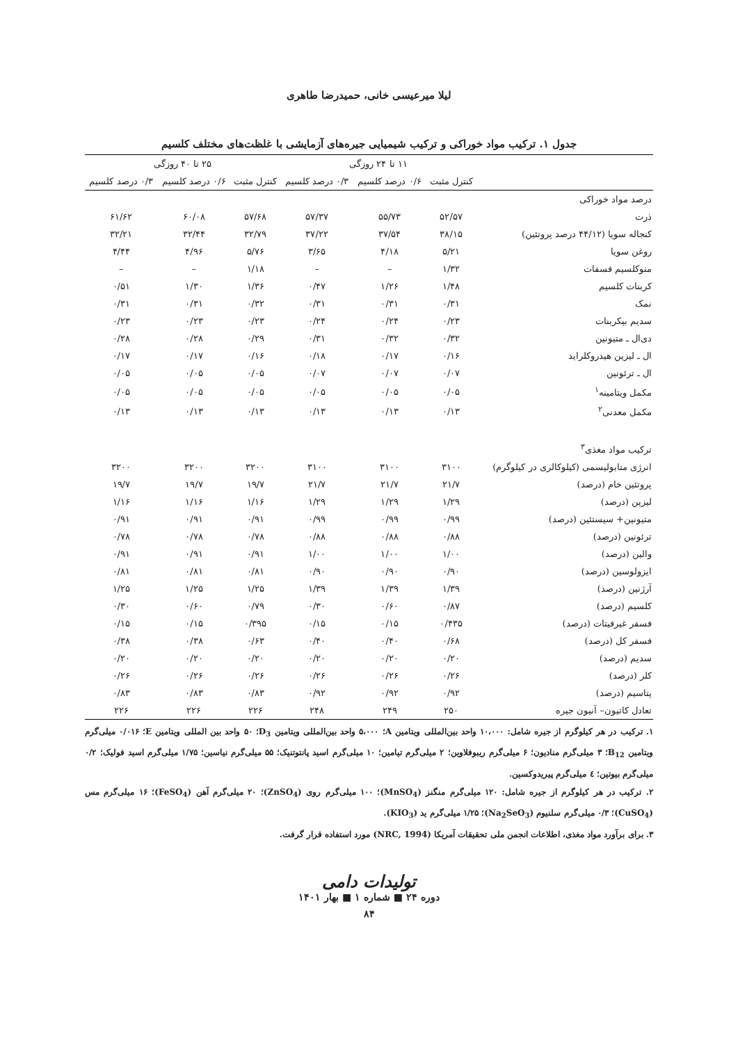لیلا میرعیسی خانی، حمیدرضا طاهری
جدول ۱. ترکیب مواد خوراکی و ترکیب شیمیایی جیره‌های آزمایشی با غلظت‌های مختلف کلسیم
| | ۱۱ تا ۲۴ روزگی | | | ۲۵ تا ۴۰ روزگی | | |
| --- | --- | --- | --- | --- | --- | --- |
| | کنترل مثبت | ۰/۶ درصد کلسیم | ۰/۳ درصد کلسیم | کنترل مثبت | ۰/۶ درصد کلسیم | ۰/۳ درصد کلسیم |
| درصد مواد خوراکی | | | | | | |
| ذرت | ۵۲/۵۷ | ۵۵/۷۳ | ۵۷/۳۷ | ۵۷/۶۸ | ۶۰/۰۸ | ۶۱/۶۲ |
| کنجاله سویا (۴۴/۱۲ درصد پروتئین) | ۳۸/۱۵ | ۳۷/۵۴ | ۳۷/۲۲ | ۳۲/۷۹ | ۳۲/۴۴ | ۳۲/۲۱ |
| روغن سویا | ۵/۲۱ | ۴/۱۸ | ۳/۶۵ | ۵/۷۶ | ۴/۹۶ | ۴/۴۴ |
| منوکلسیم فسفات | ۱/۳۲ | – | – | ۱/۱۸ | – | – |
| کربنات کلسیم | ۱/۴۸ | ۱/۲۶ | ۰/۴۷ | ۱/۳۶ | ۱/۳۰ | ۰/۵۱ |
| نمک | ۰/۳۱ | ۰/۳۱ | ۰/۳۱ | ۰/۳۲ | ۰/۳۱ | ۰/۳۱ |
| سدیم بیکربنات | ۰/۲۳ | ۰/۲۴ | ۰/۲۴ | ۰/۲۳ | ۰/۲۳ | ۰/۲۳ |
| دی‌ال ـ متیونین | ۰/۳۲ | ۰/۳۲ | ۰/۳۱ | ۰/۲۹ | ۰/۲۸ | ۰/۲۸ |
| ال ـ لیزین هیدروکلراید | ۰/۱۶ | ۰/۱۷ | ۰/۱۸ | ۰/۱۶ | ۰/۱۷ | ۰/۱۷ |
| ال ـ ترئونین | ۰/۰۷ | ۰/۰۷ | ۰/۰۷ | ۰/۰۵ | ۰/۰۵ | ۰/۰۵ |
| مکمل ویتامینه<sup>۱</sup> | ۰/۰۵ | ۰/۰۵ | ۰/۰۵ | ۰/۰۵ | ۰/۰۵ | ۰/۰۵ |
| مکمل معدنی<sup>۲</sup> | ۰/۱۳ | ۰/۱۳ | ۰/۱۳ | ۰/۱۳ | ۰/۱۳ | ۰/۱۳ |
| ترکیب مواد مغذی<sup>۳</sup> | | | | | | |
| انرژی متابولیسمی (کیلوکالری در کیلوگرم) | ۳۱۰۰ | ۳۱۰۰ | ۳۱۰۰ | ۳۲۰۰ | ۳۲۰۰ | ۳۲۰۰ |
| پروتئین خام (درصد) | ۲۱/۷ | ۲۱/۷ | ۲۱/۷ | ۱۹/۷ | ۱۹/۷ | ۱۹/۷ |
| لیزین (درصد) | ۱/۲۹ | ۱/۲۹ | ۱/۲۹ | ۱/۱۶ | ۱/۱۶ | ۱/۱۶ |
| متیونین+ سیستئین (درصد) | ۰/۹۹ | ۰/۹۹ | ۰/۹۹ | ۰/۹۱ | ۰/۹۱ | ۰/۹۱ |
| ترئونین (درصد) | ۰/۸۸ | ۰/۸۸ | ۰/۸۸ | ۰/۷۸ | ۰/۷۸ | ۰/۷۸ |
| والین (درصد) | ۱/۰۰ | ۱/۰۰ | ۱/۰۰ | ۰/۹۱ | ۰/۹۱ | ۰/۹۱ |
| ایزولوسین (درصد) | ۰/۹۰ | ۰/۹۰ | ۰/۹۰ | ۰/۸۱ | ۰/۸۱ | ۰/۸۱ |
| آرژنین (درصد) | ۱/۳۹ | ۱/۳۹ | ۱/۳۹ | ۱/۲۵ | ۱/۲۵ | ۱/۲۵ |
| کلسیم (درصد) | ۰/۸۷ | ۰/۶۰ | ۰/۳۰ | ۰/۷۹ | ۰/۶۰ | ۰/۳۰ |
| فسفر غیرفیتات (درصد) | ۰/۴۳۵ | ۰/۱۵ | ۰/۱۵ | ۰/۳۹۵ | ۰/۱۵ | ۰/۱۵ |
| فسفر کل (درصد) | ۰/۶۸ | ۰/۴۰ | ۰/۴۰ | ۰/۶۳ | ۰/۳۸ | ۰/۳۸ |
| سدیم (درصد) | ۰/۲۰ | ۰/۲۰ | ۰/۲۰ | ۰/۲۰ | ۰/۲۰ | ۰/۲۰ |
| کلر (درصد) | ۰/۲۶ | ۰/۲۶ | ۰/۲۶ | ۰/۲۶ | ۰/۲۶ | ۰/۲۶ |
| پتاسیم (درصد) | ۰/۹۲ | ۰/۹۲ | ۰/۹۲ | ۰/۸۳ | ۰/۸۳ | ۰/۸۳ |
| تعادل کاتیون– آنیون جیره | ۲۵۰ | ۲۴۹ | ۲۴۸ | ۲۲۶ | ۲۲۶ | ۲۲۶ |
۱. ترکیب در هر کیلوگرم از جیره شامل: ۱۰،۰۰۰ واحد بین‌المللی ویتامین A؛ ۵،۰۰۰ واحد بین‌المللی ویتامین D<sub>3</sub>؛ ۵۰ واحد بین المللی ویتامین E؛ ۰/۰۱۶ میلی‌گرم ویتامین B<sub>12</sub>؛ ۳ میلی‌گرم منادیون؛ ۶ میلی‌گرم ریبوفلاوین؛ ۲ میلی‌گرم تیامین؛ ۱۰ میلی‌گرم اسید پانتوتنیک؛ ۵۵ میلی‌گرم نیاسین؛ ۱/۷۵ میلی‌گرم اسید فولیک؛ ۰/۲ میلی‌گرم بیوتین؛ ٤ میلی‌گرم پیریدوکسین.
۲. ترکیب در هر کیلوگرم از جیره شامل: ۱۲۰ میلی‌گرم منگنز (MnSO<sub>4</sub>)؛ ۱۰۰ میلی‌گرم روی (ZnSO<sub>4</sub>)؛ ۲۰ میلی‌گرم آهن (FeSO<sub>4</sub>)؛ ۱۶ میلی‌گرم مس (CuSO<sub>4</sub>)؛ ۰/۳ میلی‌گرم سلنیوم (Na<sub>2</sub>SeO<sub>3</sub>)؛ ۱/۲۵ میلی‌گرم ید (KIO<sub>3</sub>).
۳. برای برآورد مواد مغذی، اطلاعات انجمن ملی تحقیقات آمریکا (NRC, 1994) مورد استفاده قرار گرفت.
تولیدات دامی
دوره ۲۴ ■ شماره ۱ ■ بهار ۱۴۰۱
۸۴